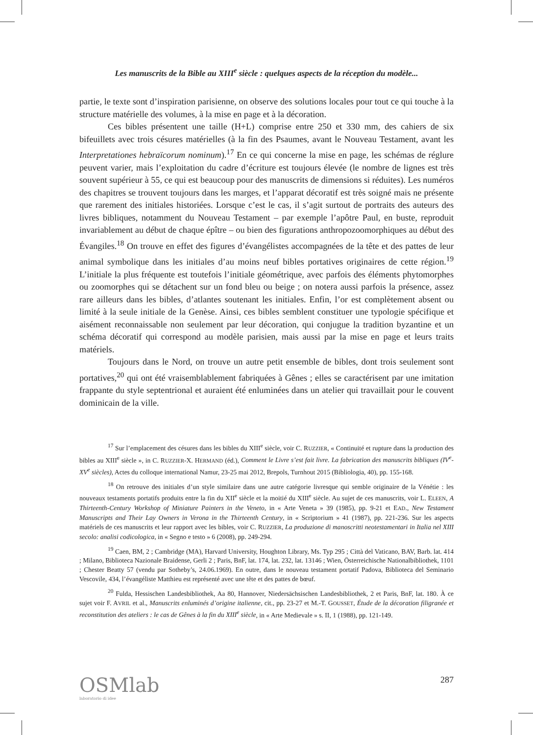Les manuscrits de la Bible au XIII<sup>e</sup> siècle : quelques aspects de la réception du modèle...
partie, le texte sont d’inspiration parisienne, on observe des solutions locales pour tout ce qui touche à la structure matérielle des volumes, à la mise en page et à la décoration.
Ces bibles présentent une taille (H+L) comprise entre 250 et 330 mm, des cahiers de six bifeuillets avec trois césures matérielles (à la fin des Psaumes, avant le Nouveau Testament, avant les Interpretationes hebraïcorum nominum).<sup>17</sup> En ce qui concerne la mise en page, les schémas de réglure peuvent varier, mais l’exploitation du cadre d’écriture est toujours élevée (le nombre de lignes est très souvent supérieur à 55, ce qui est beaucoup pour des manuscrits de dimensions si réduites). Les numéros des chapitres se trouvent toujours dans les marges, et l’apparat décoratif est très soigné mais ne présente que rarement des initiales historiées. Lorsque c’est le cas, il s’agit surtout de portraits des auteurs des livres bibliques, notamment du Nouveau Testament – par exemple l’apôtre Paul, en buste, reproduit invariablement au début de chaque épître – ou bien des figurations anthropozoomorphiques au début des Évangiles.<sup>18</sup> On trouve en effet des figures d’évangélistes accompagnées de la tête et des pattes de leur animal symbolique dans les initiales d’au moins neuf bibles portatives originaires de cette région.<sup>19</sup> L’initiale la plus fréquente est toutefois l’initiale géométrique, avec parfois des éléments phytomorphes ou zoomorphes qui se détachent sur un fond bleu ou beige ; on notera aussi parfois la présence, assez rare ailleurs dans les bibles, d’atlantes soutenant les initiales. Enfin, l’or est complètement absent ou limité à la seule initiale de la Genèse. Ainsi, ces bibles semblent constituer une typologie spécifique et aisément reconnaissable non seulement par leur décoration, qui conjugue la tradition byzantine et un schéma décoratif qui correspond au modèle parisien, mais aussi par la mise en page et leurs traits matériels.
Toujours dans le Nord, on trouve un autre petit ensemble de bibles, dont trois seulement sont portatives,<sup>20</sup> qui ont été vraisemblablement fabriquées à Gênes ; elles se caractérisent par une imitation frappante du style septentrional et auraient été enluminées dans un atelier qui travaillait pour le couvent dominicain de la ville.
<sup>17</sup> Sur l’emplacement des césures dans les bibles du XIII<sup>e</sup> siècle, voir C. RUZZIER, « Continuité et rupture dans la production des bibles au XIII<sup>e</sup> siècle », in C. RUZZIER-X. HERMAND (éd.), Comment le Livre s’est fait livre. La fabrication des manuscrits bibliques (IV<sup>e</sup>-XV<sup>e</sup> siècles), Actes du colloque international Namur, 23-25 mai 2012, Brepols, Turnhout 2015 (Bibliologia, 40), pp. 155-168.
<sup>18</sup> On retrouve des initiales d’un style similaire dans une autre catégorie livresque qui semble originaire de la Vénétie : les nouveaux testaments portatifs produits entre la fin du XII<sup>e</sup> siècle et la moitié du XIII<sup>e</sup> siècle. Au sujet de ces manuscrits, voir L. ELEEN, A Thirteenth-Century Workshop of Miniature Painters in the Veneto, in « Arte Veneta » 39 (1985), pp. 9-21 et EAD., New Testament Manuscripts and Their Lay Owners in Verona in the Thirteenth Century, in « Scriptorium » 41 (1987), pp. 221-236. Sur les aspects matériels de ces manuscrits et leur rapport avec les bibles, voir C. RUZZIER, La produzione di manoscritti neotestamentari in Italia nel XIII secolo: analisi codicologica, in « Segno e testo » 6 (2008), pp. 249-294.
<sup>19</sup> Caen, BM, 2 ; Cambridge (MA), Harvard University, Houghton Library, Ms. Typ 295 ; Città del Vaticano, BAV, Barb. lat. 414 ; Milano, Biblioteca Nazionale Braidense, Gerli 2 ; Paris, BnF, lat. 174, lat. 232, lat. 13146 ; Wien, Österreichische Nationalbibliothek, 1101 ; Chester Beatty 57 (vendu par Sotheby’s, 24.06.1969). En outre, dans le nouveau testament portatif Padova, Biblioteca del Seminario Vescovile, 434, l’évangéliste Matthieu est représenté avec une tête et des pattes de bœuf.
<sup>20</sup> Fulda, Hessischen Landesbibliothek, Aa 80, Hannover, Niedersächsischen Landesbibliothek, 2 et Paris, BnF, lat. 180. À ce sujet voir F. AVRIL et al., Manuscrits enluminés d’origine italienne, cit., pp. 23-27 et M.-T. GOUSSET, Étude de la décoration filigranée et reconstitution des ateliers : le cas de Gênes à la fin du XIII<sup>e</sup> siècle, in « Arte Medievale » s. II, 1 (1988), pp. 121-149.
OSMlab
laboratorio di idee
287